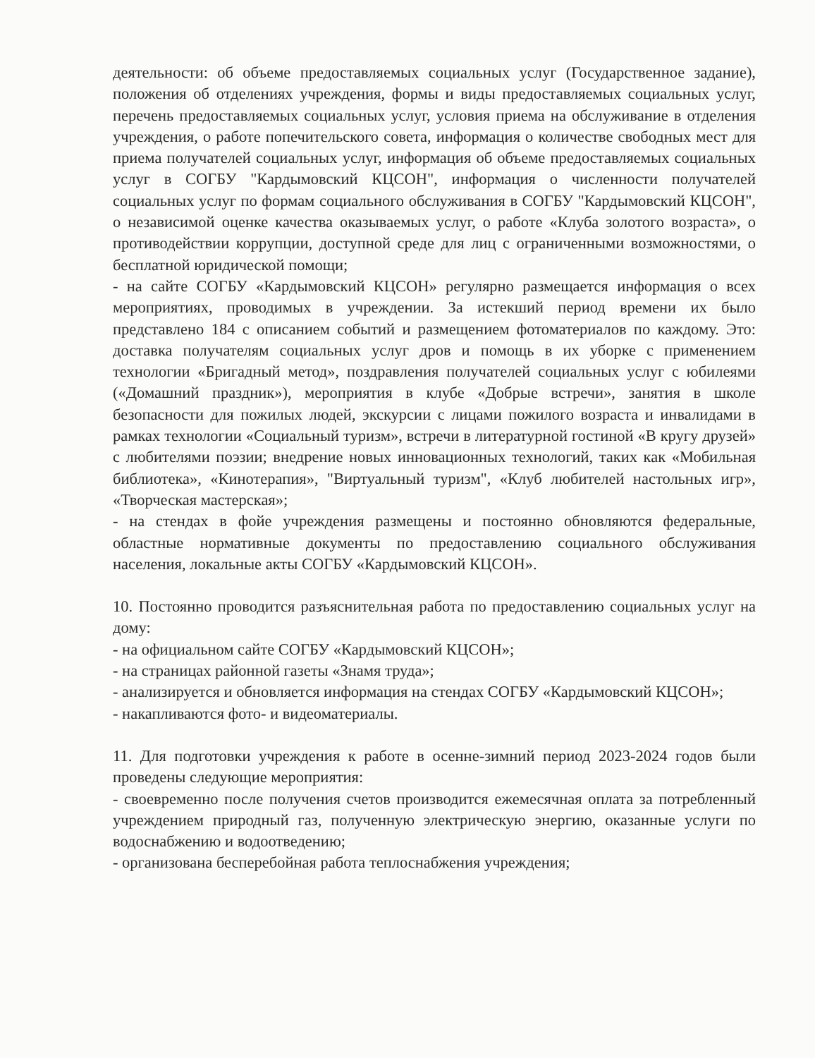деятельности: об объеме предоставляемых социальных услуг (Государственное задание), положения об отделениях учреждения, формы и виды предоставляемых социальных услуг, перечень предоставляемых социальных услуг, условия приема на обслуживание в отделения учреждения, о работе попечительского совета, информация о количестве свободных мест для приема получателей социальных услуг, информация об объеме предоставляемых социальных услуг в СОГБУ "Кардымовский КЦСОН", информация о численности получателей социальных услуг по формам социального обслуживания в СОГБУ "Кардымовский КЦСОН", о независимой оценке качества оказываемых услуг, о работе «Клуба золотого возраста», о противодействии коррупции, доступной среде для лиц с ограниченными возможностями, о бесплатной юридической помощи;
- на сайте СОГБУ «Кардымовский КЦСОН» регулярно размещается информация о всех мероприятиях, проводимых в учреждении. За истекший период времени их было представлено 184 с описанием событий и размещением фотоматериалов по каждому. Это: доставка получателям социальных услуг дров и помощь в их уборке с применением технологии «Бригадный метод», поздравления получателей социальных услуг с юбилеями («Домашний праздник»), мероприятия в клубе «Добрые встречи», занятия в школе безопасности для пожилых людей, экскурсии с лицами пожилого возраста и инвалидами в рамках технологии «Социальный туризм», встречи в литературной гостиной «В кругу друзей» с любителями поэзии; внедрение новых инновационных технологий, таких как «Мобильная библиотека», «Кинотерапия», "Виртуальный туризм", «Клуб любителей настольных игр», «Творческая мастерская»;
- на стендах в фойе учреждения размещены и постоянно обновляются федеральные, областные нормативные документы по предоставлению социального обслуживания населения, локальные акты СОГБУ «Кардымовский КЦСОН».
10. Постоянно проводится разъяснительная работа по предоставлению социальных услуг на дому:
- на официальном сайте СОГБУ «Кардымовский КЦСОН»;
- на страницах районной газеты «Знамя труда»;
- анализируется и обновляется информация на стендах СОГБУ «Кардымовский КЦСОН»;
- накапливаются фото- и видеоматериалы.
11. Для подготовки учреждения к работе в осенне-зимний период 2023-2024 годов были проведены следующие мероприятия:
- своевременно после получения счетов производится ежемесячная оплата за потребленный учреждением природный газ, полученную электрическую энергию, оказанные услуги по водоснабжению и водоотведению;
- организована бесперебойная работа теплоснабжения учреждения;